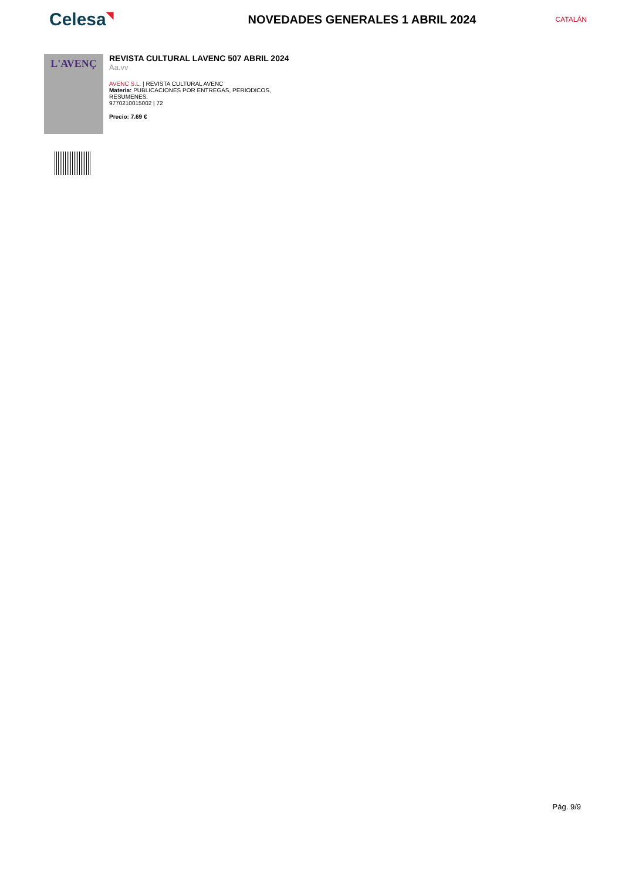Celesa◥
NOVEDADES GENERALES 1 ABRIL 2024
CATALÁN
L'AVENÇ
REVISTA CULTURAL LAVENC 507 ABRIL 2024
Aa.vv
AVENC S.L. | REVISTA CULTURAL AVENC
Materia: PUBLICACIONES POR ENTREGAS, PERIODICOS,
RESUMENES,
9770210015002 | 72
Precio: 7.69 €
Pág. 9/9